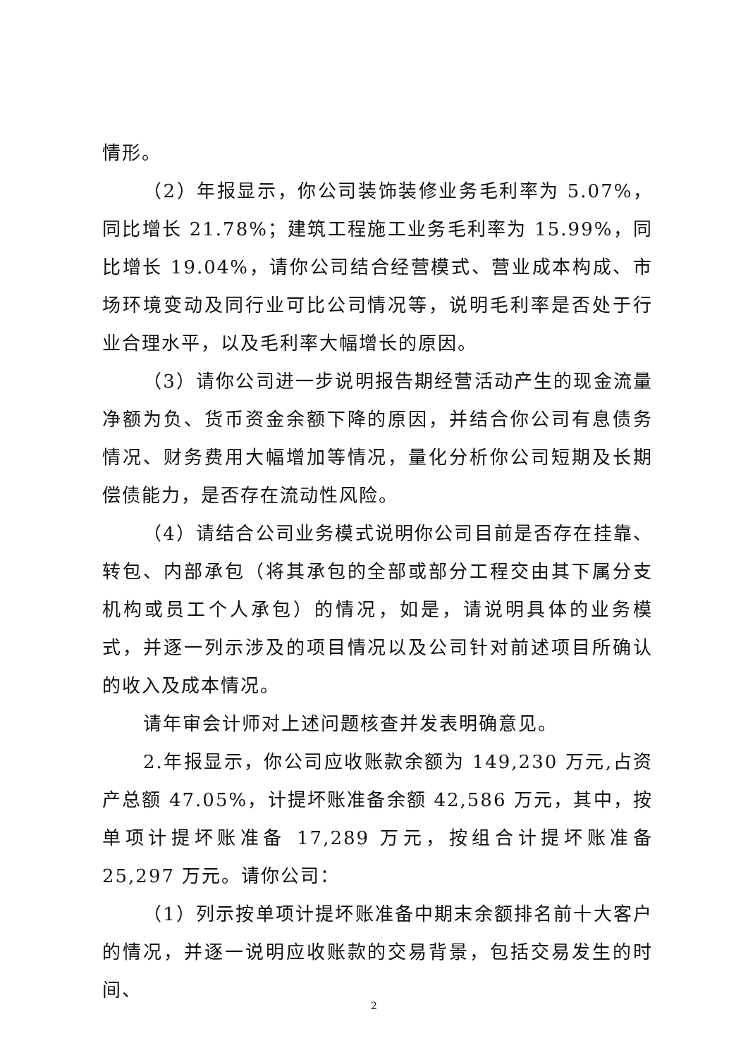情形。
（2）年报显示，你公司装饰装修业务毛利率为 5.07%，同比增长 21.78%；建筑工程施工业务毛利率为 15.99%，同比增长 19.04%，请你公司结合经营模式、营业成本构成、市场环境变动及同行业可比公司情况等，说明毛利率是否处于行业合理水平，以及毛利率大幅增长的原因。
（3）请你公司进一步说明报告期经营活动产生的现金流量净额为负、货币资金余额下降的原因，并结合你公司有息债务情况、财务费用大幅增加等情况，量化分析你公司短期及长期偿债能力，是否存在流动性风险。
（4）请结合公司业务模式说明你公司目前是否存在挂靠、转包、内部承包（将其承包的全部或部分工程交由其下属分支机构或员工个人承包）的情况，如是，请说明具体的业务模式，并逐一列示涉及的项目情况以及公司针对前述项目所确认的收入及成本情况。
请年审会计师对上述问题核查并发表明确意见。
2.年报显示，你公司应收账款余额为 149,230 万元,占资产总额 47.05%，计提坏账准备余额 42,586 万元，其中，按单项计提坏账准备 17,289 万元，按组合计提坏账准备 25,297 万元。请你公司：
（1）列示按单项计提坏账准备中期末余额排名前十大客户的情况，并逐一说明应收账款的交易背景，包括交易发生的时间、
2